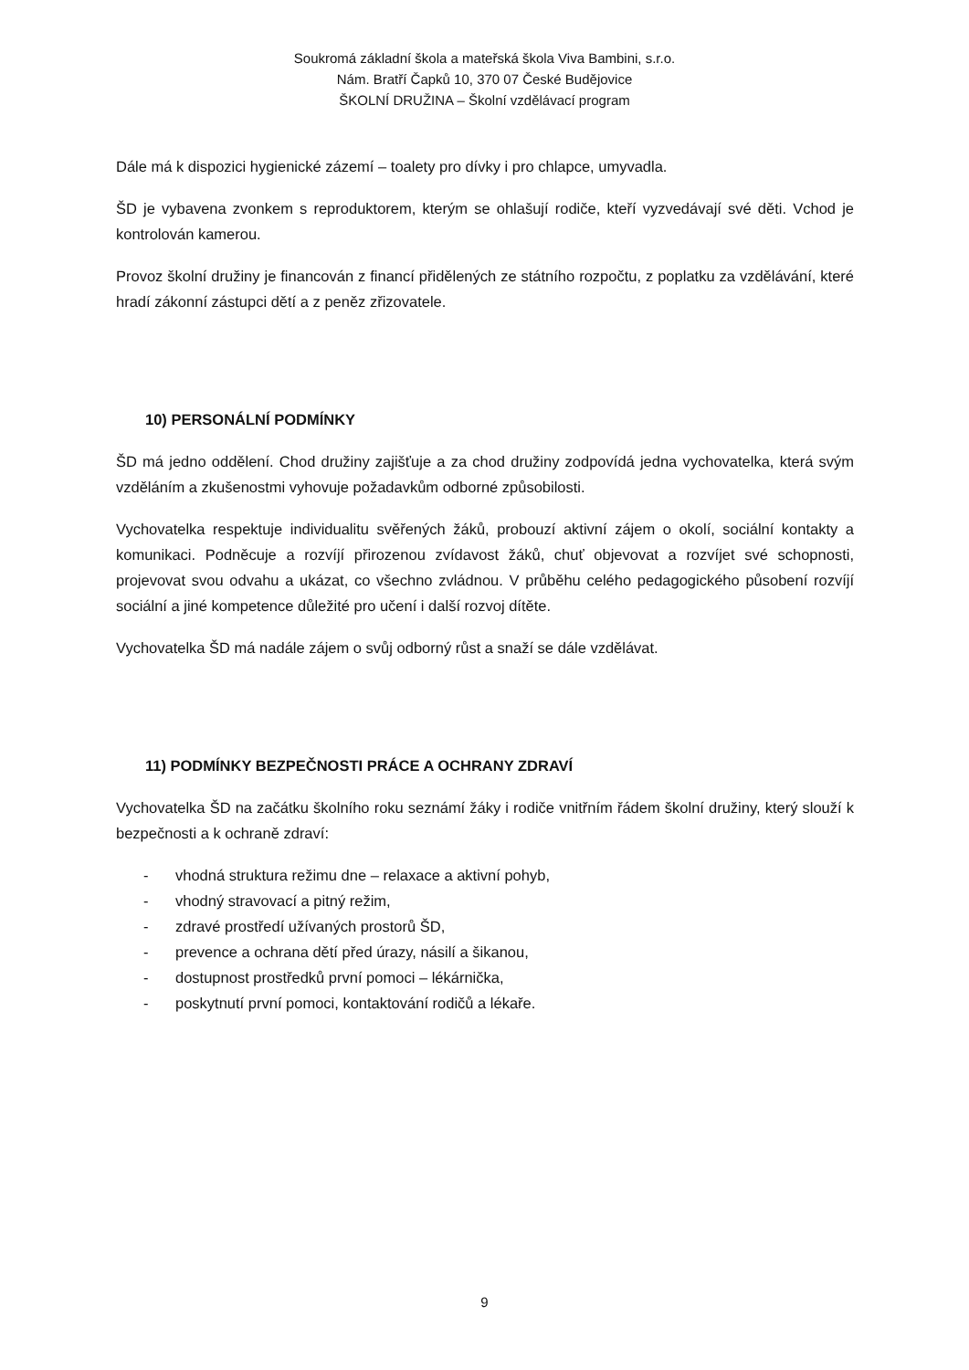Soukromá základní škola a mateřská škola Viva Bambini, s.r.o.
Nám. Bratří Čapků 10, 370 07 České Budějovice
ŠKOLNÍ DRUŽINA – Školní vzdělávací program
Dále má k dispozici hygienické zázemí – toalety pro dívky i pro chlapce, umyvadla.
ŠD je vybavena zvonkem s reproduktorem, kterým se ohlašují rodiče, kteří vyzvedávají své děti. Vchod je kontrolován kamerou.
Provoz školní družiny je financován z financí přidělených ze státního rozpočtu, z poplatku za vzdělávání, které hradí zákonní zástupci dětí a z peněz zřizovatele.
10) PERSONÁLNÍ PODMÍNKY
ŠD má jedno oddělení. Chod družiny zajišťuje a za chod družiny zodpovídá jedna vychovatelka, která svým vzděláním a zkušenostmi vyhovuje požadavkům odborné způsobilosti.
Vychovatelka respektuje individualitu svěřených žáků, probouzí aktivní zájem o okolí, sociální kontakty a komunikaci. Podněcuje a rozvíjí přirozenou zvídavost žáků, chuť objevovat a rozvíjet své schopnosti, projevovat svou odvahu a ukázat, co všechno zvládnou. V průběhu celého pedagogického působení rozvíjí sociální a jiné kompetence důležité pro učení i další rozvoj dítěte.
Vychovatelka ŠD má nadále zájem o svůj odborný růst a snaží se dále vzdělávat.
11) PODMÍNKY BEZPEČNOSTI PRÁCE A OCHRANY ZDRAVÍ
Vychovatelka ŠD na začátku školního roku seznámí žáky i rodiče vnitřním řádem školní družiny, který slouží k bezpečnosti a k ochraně zdraví:
- vhodná struktura režimu dne – relaxace a aktivní pohyb,
- vhodný stravovací a pitný režim,
- zdravé prostředí užívaných prostorů ŠD,
- prevence a ochrana dětí před úrazy, násilí a šikanou,
- dostupnost prostředků první pomoci – lékárnička,
- poskytnutí první pomoci, kontaktování rodičů a lékaře.
9